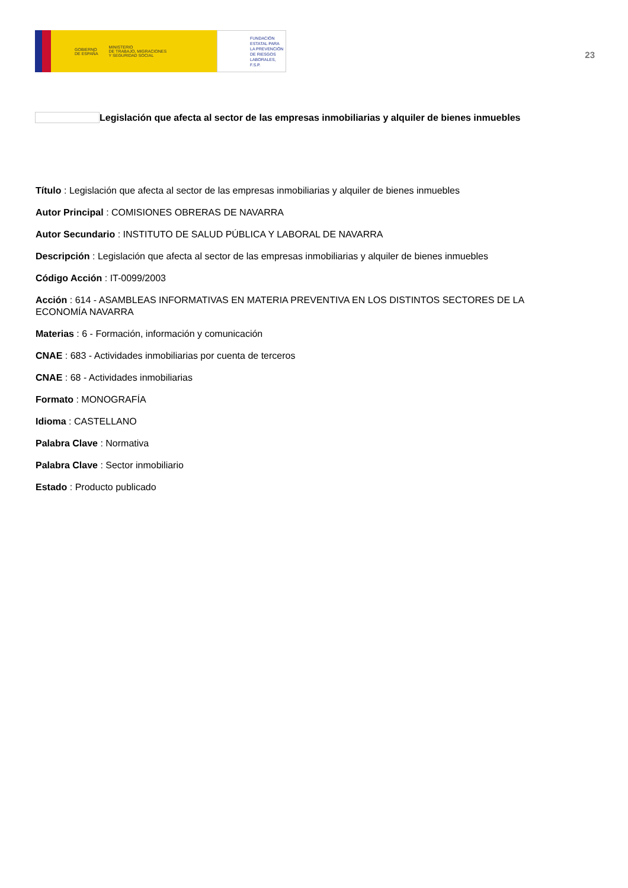GOBIERNO
DE ESPAÑA MINISTERIO
DE TRABAJO, MIGRACIONES
Y SEGURIDAD SOCIAL
FUNDACIÓN
ESTATAL PARA
LA PREVENCIÓN
DE RIESGOS
LABORALES, F.S.P.
23
Legislación que afecta al sector de las empresas inmobiliarias y alquiler de bienes inmuebles
Título : Legislación que afecta al sector de las empresas inmobiliarias y alquiler de bienes inmuebles
Autor Principal : COMISIONES OBRERAS DE NAVARRA
Autor Secundario : INSTITUTO DE SALUD PÚBLICA Y LABORAL DE NAVARRA
Descripción : Legislación que afecta al sector de las empresas inmobiliarias y alquiler de bienes inmuebles
Código Acción : IT-0099/2003
Acción : 614 - ASAMBLEAS INFORMATIVAS EN MATERIA PREVENTIVA EN LOS DISTINTOS SECTORES DE LA ECONOMÍA NAVARRA
Materias : 6 - Formación, información y comunicación
CNAE : 683 - Actividades inmobiliarias por cuenta de terceros
CNAE : 68 - Actividades inmobiliarias
Formato : MONOGRAFÍA
Idioma : CASTELLANO
Palabra Clave : Normativa
Palabra Clave : Sector inmobiliario
Estado : Producto publicado